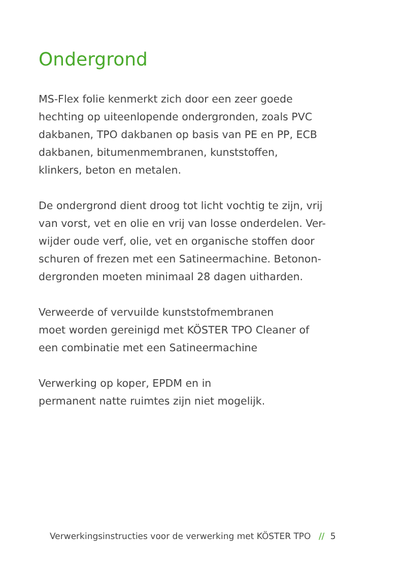Ondergrond
MS-Flex folie kenmerkt zich door een zeer goede
hechting op uiteenlopende ondergronden, zoals PVC
dakbanen, TPO dakbanen op basis van PE en PP, ECB
dakbanen, bitumenmembranen, kunststoffen,
klinkers, beton en metalen.
De ondergrond dient droog tot licht vochtig te zijn, vrij
van vorst, vet en olie en vrij van losse onderdelen. Ver-
wijder oude verf, olie, vet en organische stoffen door
schuren of frezen met een Satineermachine. Betonon-
dergronden moeten minimaal 28 dagen uitharden.
Verweerde of vervuilde kunststofmembranen
moet worden gereinigd met KÖSTER TPO Cleaner of
een combinatie met een Satineermachine
Verwerking op koper, EPDM en in
permanent natte ruimtes zijn niet mogelijk.
Verwerkingsinstructies voor de verwerking met KÖSTER TPO // 5